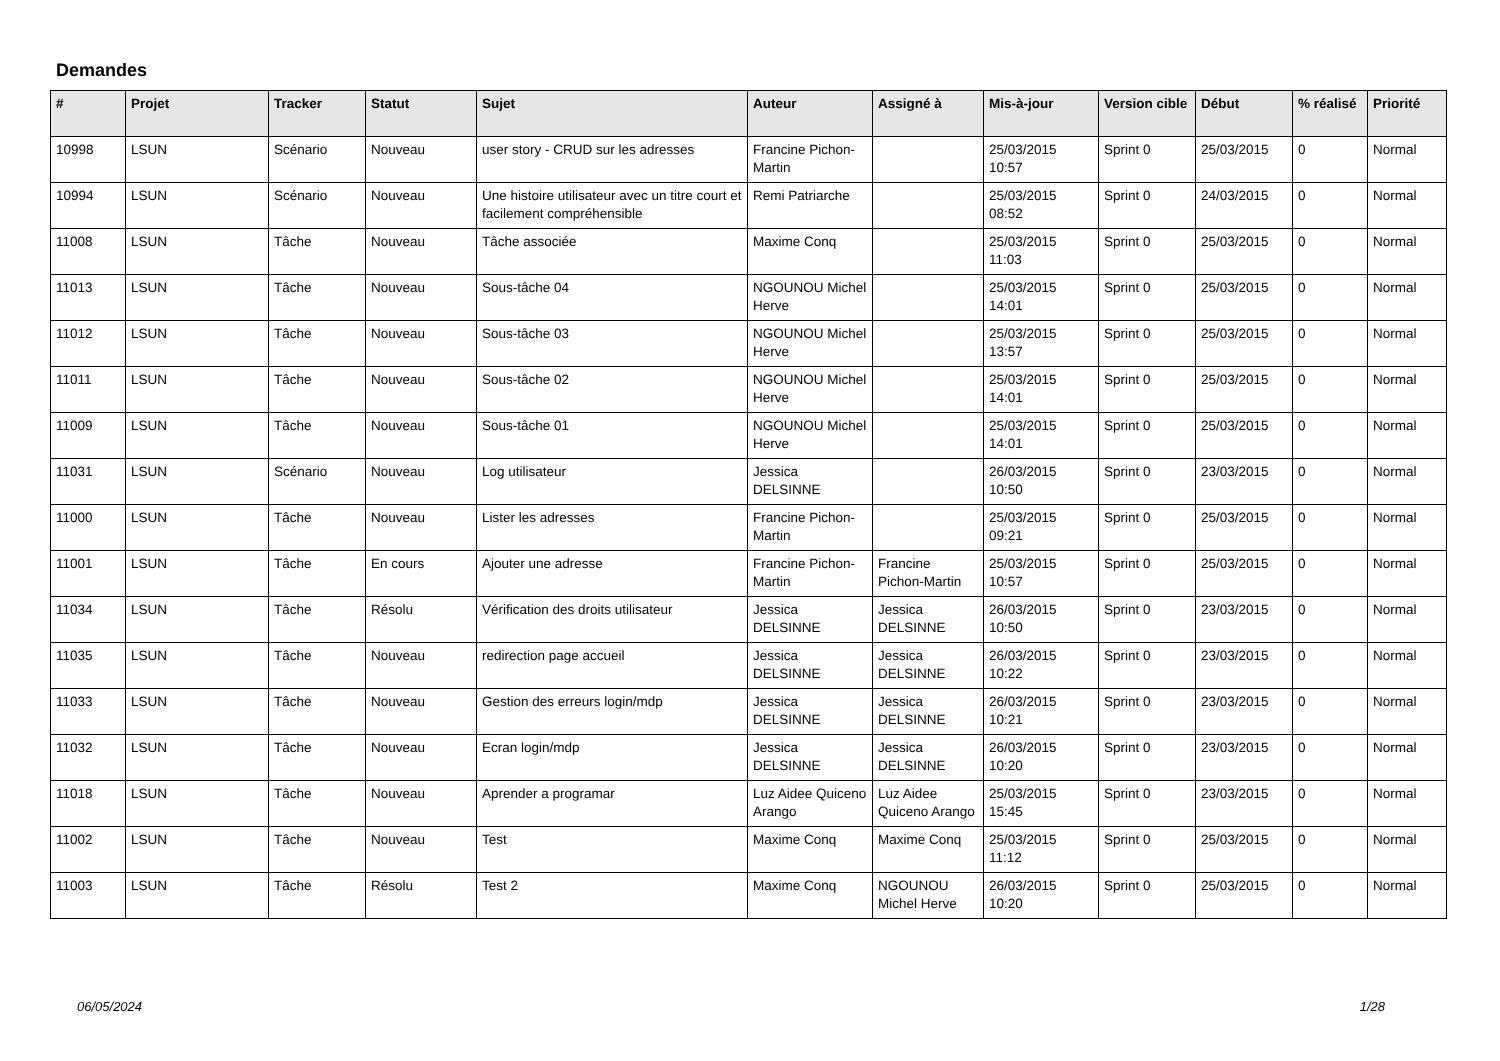Demandes
| # | Projet | Tracker | Statut | Sujet | Auteur | Assigné à | Mis-à-jour | Version cible | Début | % réalisé | Priorité |
| --- | --- | --- | --- | --- | --- | --- | --- | --- | --- | --- | --- |
| 10998 | LSUN | Scénario | Nouveau | user story - CRUD sur les adresses | Francine Pichon-Martin | | 25/03/2015 10:57 | Sprint 0 | 25/03/2015 | 0 | Normal |
| 10994 | LSUN | Scénario | Nouveau | Une histoire utilisateur avec un titre court et facilement compréhensible | Remi Patriarche | | 25/03/2015 08:52 | Sprint 0 | 24/03/2015 | 0 | Normal |
| 11008 | LSUN | Tâche | Nouveau | Tâche associée | Maxime Conq | | 25/03/2015 11:03 | Sprint 0 | 25/03/2015 | 0 | Normal |
| 11013 | LSUN | Tâche | Nouveau | Sous-tâche 04 | NGOUNOU Michel Herve | | 25/03/2015 14:01 | Sprint 0 | 25/03/2015 | 0 | Normal |
| 11012 | LSUN | Tâche | Nouveau | Sous-tâche 03 | NGOUNOU Michel Herve | | 25/03/2015 13:57 | Sprint 0 | 25/03/2015 | 0 | Normal |
| 11011 | LSUN | Tâche | Nouveau | Sous-tâche 02 | NGOUNOU Michel Herve | | 25/03/2015 14:01 | Sprint 0 | 25/03/2015 | 0 | Normal |
| 11009 | LSUN | Tâche | Nouveau | Sous-tâche 01 | NGOUNOU Michel Herve | | 25/03/2015 14:01 | Sprint 0 | 25/03/2015 | 0 | Normal |
| 11031 | LSUN | Scénario | Nouveau | Log utilisateur | Jessica DELSINNE | | 26/03/2015 10:50 | Sprint 0 | 23/03/2015 | 0 | Normal |
| 11000 | LSUN | Tâche | Nouveau | Lister les adresses | Francine Pichon-Martin | | 25/03/2015 09:21 | Sprint 0 | 25/03/2015 | 0 | Normal |
| 11001 | LSUN | Tâche | En cours | Ajouter une adresse | Francine Pichon-Martin | Francine Pichon-Martin | 25/03/2015 10:57 | Sprint 0 | 25/03/2015 | 0 | Normal |
| 11034 | LSUN | Tâche | Résolu | Vérification des droits utilisateur | Jessica DELSINNE | Jessica DELSINNE | 26/03/2015 10:50 | Sprint 0 | 23/03/2015 | 0 | Normal |
| 11035 | LSUN | Tâche | Nouveau | redirection page accueil | Jessica DELSINNE | Jessica DELSINNE | 26/03/2015 10:22 | Sprint 0 | 23/03/2015 | 0 | Normal |
| 11033 | LSUN | Tâche | Nouveau | Gestion des erreurs login/mdp | Jessica DELSINNE | Jessica DELSINNE | 26/03/2015 10:21 | Sprint 0 | 23/03/2015 | 0 | Normal |
| 11032 | LSUN | Tâche | Nouveau | Ecran login/mdp | Jessica DELSINNE | Jessica DELSINNE | 26/03/2015 10:20 | Sprint 0 | 23/03/2015 | 0 | Normal |
| 11018 | LSUN | Tâche | Nouveau | Aprender a programar | Luz Aidee Quiceno Arango | Luz Aidee Quiceno Arango | 25/03/2015 15:45 | Sprint 0 | 23/03/2015 | 0 | Normal |
| 11002 | LSUN | Tâche | Nouveau | Test | Maxime Conq | Maxime Conq | 25/03/2015 11:12 | Sprint 0 | 25/03/2015 | 0 | Normal |
| 11003 | LSUN | Tâche | Résolu | Test 2 | Maxime Conq | NGOUNOU Michel Herve | 26/03/2015 10:20 | Sprint 0 | 25/03/2015 | 0 | Normal |
06/05/2024 1/28